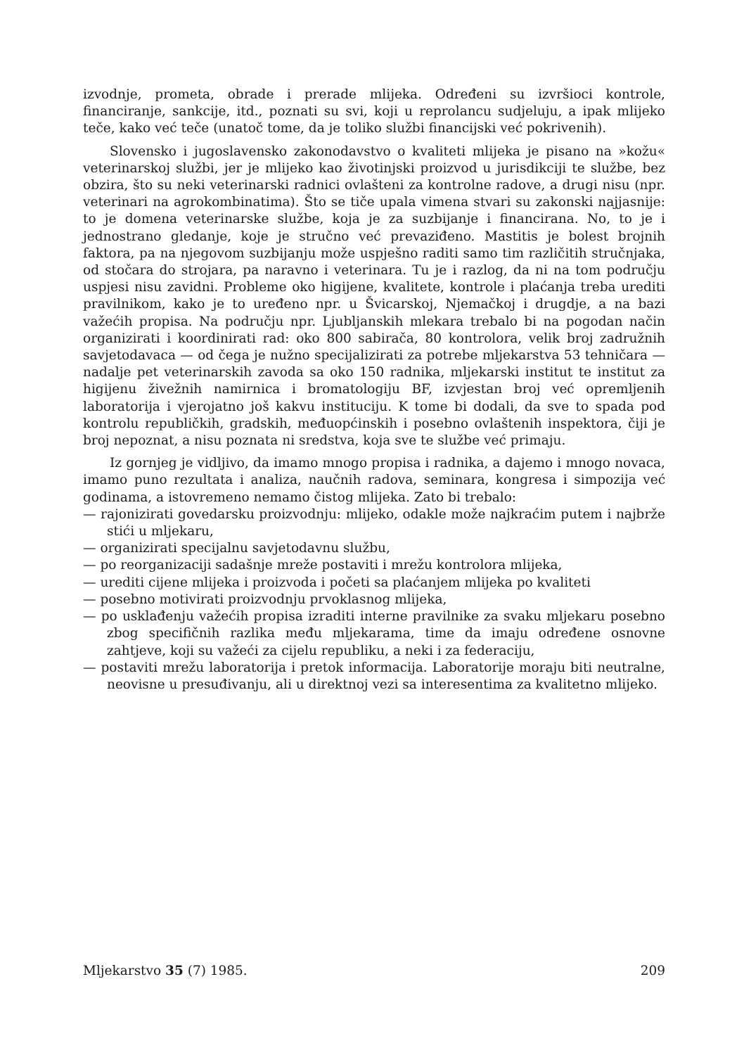izvodnje, prometa, obrade i prerade mlijeka. Određeni su izvršioci kontrole, financiranje, sankcije, itd., poznati su svi, koji u reprolancu sudjeluju, a ipak mlijeko teče, kako već teče (unatoč tome, da je toliko službi financijski već pokrivenih).
Slovensko i jugoslavensko zakonodavstvo o kvaliteti mlijeka je pisano na »kožu« veterinarskoj službi, jer je mlijeko kao životinjski proizvod u jurisdikciji te službe, bez obzira, što su neki veterinarski radnici ovlašteni za kontrolne radove, a drugi nisu (npr. veterinari na agrokombinatima). Što se tiče upala vimena stvari su zakonski najjasnije: to je domena veterinarske službe, koja je za suzbijanje i financirana. No, to je i jednostrano gledanje, koje je stručno već prevaziđeno. Mastitis je bolest brojnih faktora, pa na njegovom suzbijanju može uspješno raditi samo tim različitih stručnjaka, od stočara do strojara, pa naravno i veterinara. Tu je i razlog, da ni na tom području uspjesi nisu zavidni. Probleme oko higijene, kvalitete, kontrole i plaćanja treba urediti pravilnikom, kako je to uređeno npr. u Švicarskoj, Njemačkoj i drugdje, a na bazi važećih propisa. Na području npr. Ljubljanskih mlekara trebalo bi na pogodan način organizirati i koordinirati rad: oko 800 sabirača, 80 kontrolora, velik broj zadružnih savjetodavaca — od čega je nužno specijalizirati za potrebe mljekarstva 53 tehničara — nadalje pet veterinarskih zavoda sa oko 150 radnika, mljekarski institut te institut za higijenu živežnih namirnica i bromatologiju BF, izvjestan broj već opremljenih laboratorija i vjerojatno još kakvu instituciju. K tome bi dodali, da sve to spada pod kontrolu republičkih, gradskih, međuopćinskih i posebno ovlaštenih inspektora, čiji je broj nepoznat, a nisu poznata ni sredstva, koja sve te službe već primaju.
Iz gornjeg je vidljivo, da imamo mnogo propisa i radnika, a dajemo i mnogo novaca, imamo puno rezultata i analiza, naučnih radova, seminara, kongresa i simpozija već godinama, a istovremeno nemamo čistog mlijeka. Zato bi trebalo:
— rajonizirati govedarsku proizvodnju: mlijeko, odakle može najkraćim putem i najbrže stići u mljekaru,
— organizirati specijalnu savjetodavnu službu,
— po reorganizaciji sadašnje mreže postaviti i mrežu kontrolora mlijeka,
— urediti cijene mlijeka i proizvoda i početi sa plaćanjem mlijeka po kvaliteti
— posebno motivirati proizvodnju prvoklasnog mlijeka,
— po usklađenju važećih propisa izraditi interne pravilnike za svaku mljekaru posebno zbog specifičnih razlika među mljekarama, time da imaju određene osnovne zahtjeve, koji su važeći za cijelu republiku, a neki i za federaciju,
— postaviti mrežu laboratorija i pretok informacija. Laboratorije moraju biti neutralne, neovisne u presuđivanju, ali u direktnoj vezi sa interesentima za kvalitetno mlijeko.
Mljekarstvo 35 (7) 1985. 209